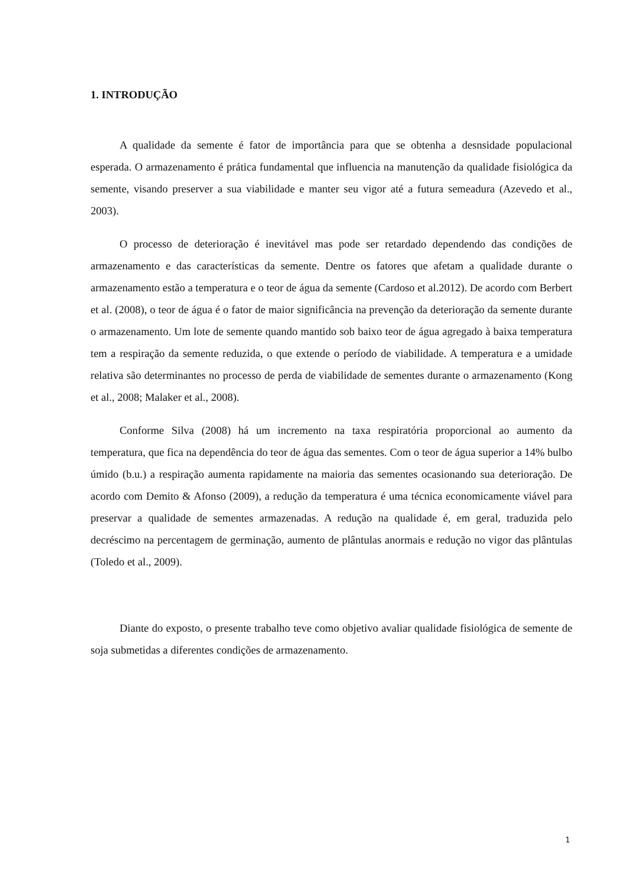1. INTRODUÇÃO
A qualidade da semente é fator de importância para que se obtenha a desnsidade populacional esperada. O armazenamento é prática fundamental que influencia na manutenção da qualidade fisiológica da semente, visando preserver a sua viabilidade e manter seu vigor até a futura semeadura (Azevedo et al., 2003).
O processo de deterioração é inevitável mas pode ser retardado dependendo das condições de armazenamento e das características da semente. Dentre os fatores que afetam a qualidade durante o armazenamento estão a temperatura e o teor de água da semente (Cardoso et al.2012). De acordo com Berbert et al. (2008), o teor de água é o fator de maior significância na prevenção da deterioração da semente durante o armazenamento. Um lote de semente quando mantido sob baixo teor de água agregado à baixa temperatura tem a respiração da semente reduzida, o que extende o período de viabilidade. A temperatura e a umidade relativa são determinantes no processo de perda de viabilidade de sementes durante o armazenamento (Kong et al., 2008; Malaker et al., 2008).
Conforme Silva (2008) há um incremento na taxa respiratória proporcional ao aumento da temperatura, que fica na dependência do teor de água das sementes. Com o teor de água superior a 14% bulbo úmido (b.u.) a respiração aumenta rapidamente na maioria das sementes ocasionando sua deterioração. De acordo com Demito & Afonso (2009), a redução da temperatura é uma técnica economicamente viável para preservar a qualidade de sementes armazenadas. A redução na qualidade é, em geral, traduzida pelo decréscimo na percentagem de germinação, aumento de plântulas anormais e redução no vigor das plântulas (Toledo et al., 2009).
Diante do exposto, o presente trabalho teve como objetivo avaliar qualidade fisiológica de semente de soja submetidas a diferentes condições de armazenamento.
1